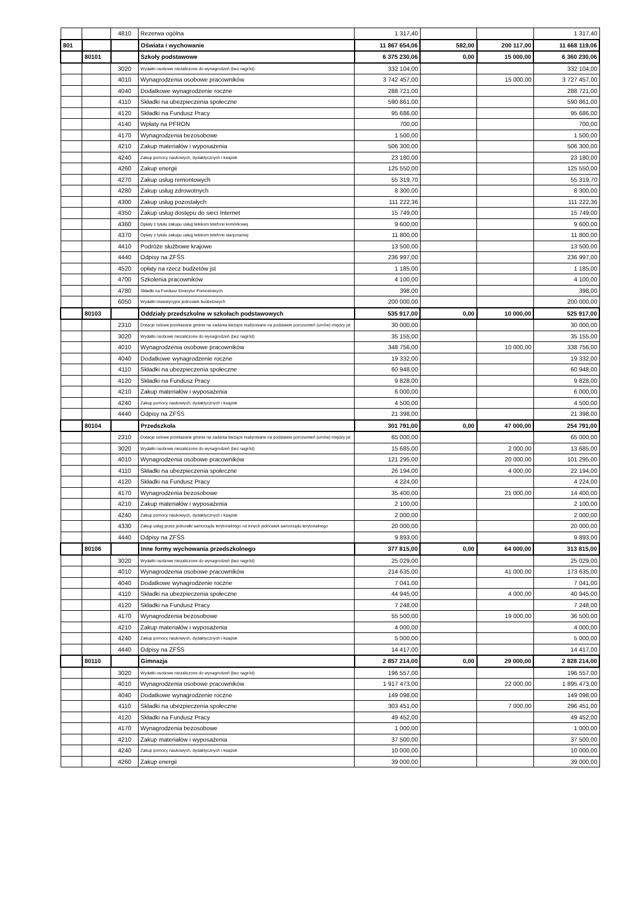| | | 4810 | Rezerwa ogólna | 1 317,40 | | | 1 317,40 |
| 801 | | | Oświata i wychowanie | 11 867 654,06 | 582,00 | 200 117,00 | 11 668 119,06 |
| | 80101 | | Szkoły podstawowe | 6 375 230,06 | 0,00 | 15 000,00 | 6 360 230,06 |
| | | 3020 | Wydatki osobowe niezaliczone do wynagrodzeń (bez nagród) | 332 104,00 | | | 332 104,00 |
| | | 4010 | Wynagrodzenia osobowe pracowników | 3 742 457,00 | | 15 000,00 | 3 727 457,00 |
| | | 4040 | Dodatkowe wynagrodzenie roczne | 288 721,00 | | | 288 721,00 |
| | | 4110 | Składki na ubezpieczenia społeczne | 590 861,00 | | | 590 861,00 |
| | | 4120 | Składki na Fundusz Pracy | 95 686,00 | | | 95 686,00 |
| | | 4140 | Wpłaty na PFRON | 700,00 | | | 700,00 |
| | | 4170 | Wynagrodzenia bezosobowe | 1 500,00 | | | 1 500,00 |
| | | 4210 | Zakup materiałów i wyposażenia | 506 300,00 | | | 506 300,00 |
| | | 4240 | Zakup pomocy naukowych, dydaktycznych i książek | 23 180,00 | | | 23 180,00 |
| | | 4260 | Zakup energii | 125 550,00 | | | 125 550,00 |
| | | 4270 | Zakup usług remontowych | 55 319,70 | | | 55 319,70 |
| | | 4280 | Zakup usług zdrowotnych | 8 300,00 | | | 8 300,00 |
| | | 4300 | Zakup usług pozostałych | 111 222,36 | | | 111 222,36 |
| | | 4350 | Zakup usług dostępu do sieci Internet | 15 749,00 | | | 15 749,00 |
| | | 4360 | Opłaty z tytułu zakupu usług telekom telefonii komórkowej | 9 600,00 | | | 9 600,00 |
| | | 4370 | Opłaty z tytułu zakupu usług telekom telefonii stacjonarnej | 11 800,00 | | | 11 800,00 |
| | | 4410 | Podróże służbowe krajowe | 13 500,00 | | | 13 500,00 |
| | | 4440 | Odpisy na ZFŚS | 236 997,00 | | | 236 997,00 |
| | | 4520 | opłaty na rzecz budżetów jst | 1 185,00 | | | 1 185,00 |
| | | 4700 | Szkolenia pracowników | 4 100,00 | | | 4 100,00 |
| | | 4780 | Składki na Fundusz Emerytur Pomostowych | 398,00 | | | 398,00 |
| | | 6050 | Wydatki inwestycyjne jednostek budżetowych | 200 000,00 | | | 200 000,00 |
| | 80103 | | Oddziały przedszkolne w szkołach podstawowych | 535 917,00 | 0,00 | 10 000,00 | 525 917,00 |
| | | 2310 | Dotacje celowe przekazane gminie na zadania bieżące realizowane na podstawie porozumień (umów) między jst | 30 000,00 | | | 30 000,00 |
| | | 3020 | Wydatki osobowe niezaliczone do wynagrodzeń (bez nagród) | 35 155,00 | | | 35 155,00 |
| | | 4010 | Wynagrodzenia osobowe pracowników | 348 756,00 | | 10 000,00 | 338 756,00 |
| | | 4040 | Dodatkowe wynagrodzenie roczne | 19 332,00 | | | 19 332,00 |
| | | 4110 | Składki na ubezpieczenia społeczne | 60 948,00 | | | 60 948,00 |
| | | 4120 | Składki na Fundusz Pracy | 9 828,00 | | | 9 828,00 |
| | | 4210 | Zakup materiałów i wyposażenia | 6 000,00 | | | 6 000,00 |
| | | 4240 | Zakup pomocy naukowych, dydaktycznych i książek | 4 500,00 | | | 4 500,00 |
| | | 4440 | Odpisy na ZFŚS | 21 398,00 | | | 21 398,00 |
| | 80104 | | Przedszkola | 301 791,00 | 0,00 | 47 000,00 | 254 791,00 |
| | | 2310 | Dotacje celowe przekazane gminie na zadania bieżące realizowane na podstawie porozumień (umów) między jst | 65 000,00 | | | 65 000,00 |
| | | 3020 | Wydatki osobowe niezaliczone do wynagrodzeń (bez nagród) | 15 685,00 | | 2 000,00 | 13 685,00 |
| | | 4010 | Wynagrodzenia osobowe pracowników | 121 295,00 | | 20 000,00 | 101 295,00 |
| | | 4110 | Składki na ubezpieczenia społeczne | 26 194,00 | | 4 000,00 | 22 194,00 |
| | | 4120 | Składki na Fundusz Pracy | 4 224,00 | | | 4 224,00 |
| | | 4170 | Wynagrodzenia bezosobowe | 35 400,00 | | 21 000,00 | 14 400,00 |
| | | 4210 | Zakup materiałów i wyposażenia | 2 100,00 | | | 2 100,00 |
| | | 4240 | Zakup pomocy naukowych, dydaktycznych i książek | 2 000,00 | | | 2 000,00 |
| | | 4330 | Zakup usług przez jednostki samorządu terytorialnego od innych jednostek samorządu terytorialnego | 20 000,00 | | | 20 000,00 |
| | | 4440 | Odpisy na ZFŚS | 9 893,00 | | | 9 893,00 |
| | 80106 | | Inne formy wychowania przedszkolnego | 377 815,00 | 0,00 | 64 000,00 | 313 815,00 |
| | | 3020 | Wydatki osobowe niezaliczone do wynagrodzeń (bez nagród) | 25 029,00 | | | 25 029,00 |
| | | 4010 | Wynagrodzenia osobowe pracowników | 214 635,00 | | 41 000,00 | 173 635,00 |
| | | 4040 | Dodatkowe wynagrodzenie roczne | 7 041,00 | | | 7 041,00 |
| | | 4110 | Składki na ubezpieczenia społeczne | 44 945,00 | | 4 000,00 | 40 945,00 |
| | | 4120 | Składki na Fundusz Pracy | 7 248,00 | | | 7 248,00 |
| | | 4170 | Wynagrodzenia bezosobowe | 55 500,00 | | 19 000,00 | 36 500,00 |
| | | 4210 | Zakup materiałów i wyposażenia | 4 000,00 | | | 4 000,00 |
| | | 4240 | Zakup pomocy naukowych, dydaktycznych i książek | 5 000,00 | | | 5 000,00 |
| | | 4440 | Odpisy na ZFŚS | 14 417,00 | | | 14 417,00 |
| | 80110 | | Gimnazja | 2 857 214,00 | 0,00 | 29 000,00 | 2 828 214,00 |
| | | 3020 | Wydatki osobowe niezaliczone do wynagrodzeń (bez nagród) | 196 557,00 | | | 196 557,00 |
| | | 4010 | Wynagrodzenia osobowe pracowników | 1 917 473,00 | | 22 000,00 | 1 895 473,00 |
| | | 4040 | Dodatkowe wynagrodzenie roczne | 149 098,00 | | | 149 098,00 |
| | | 4110 | Składki na ubezpieczenia społeczne | 303 451,00 | | 7 000,00 | 296 451,00 |
| | | 4120 | Składki na Fundusz Pracy | 49 452,00 | | | 49 452,00 |
| | | 4170 | Wynagrodzenia bezosobowe | 1 000,00 | | | 1 000,00 |
| | | 4210 | Zakup materiałów i wyposażenia | 37 500,00 | | | 37 500,00 |
| | | 4240 | Zakup pomocy naukowych, dydaktycznych i książek | 10 000,00 | | | 10 000,00 |
| | | 4260 | Zakup energii | 39 000,00 | | | 39 000,00 |